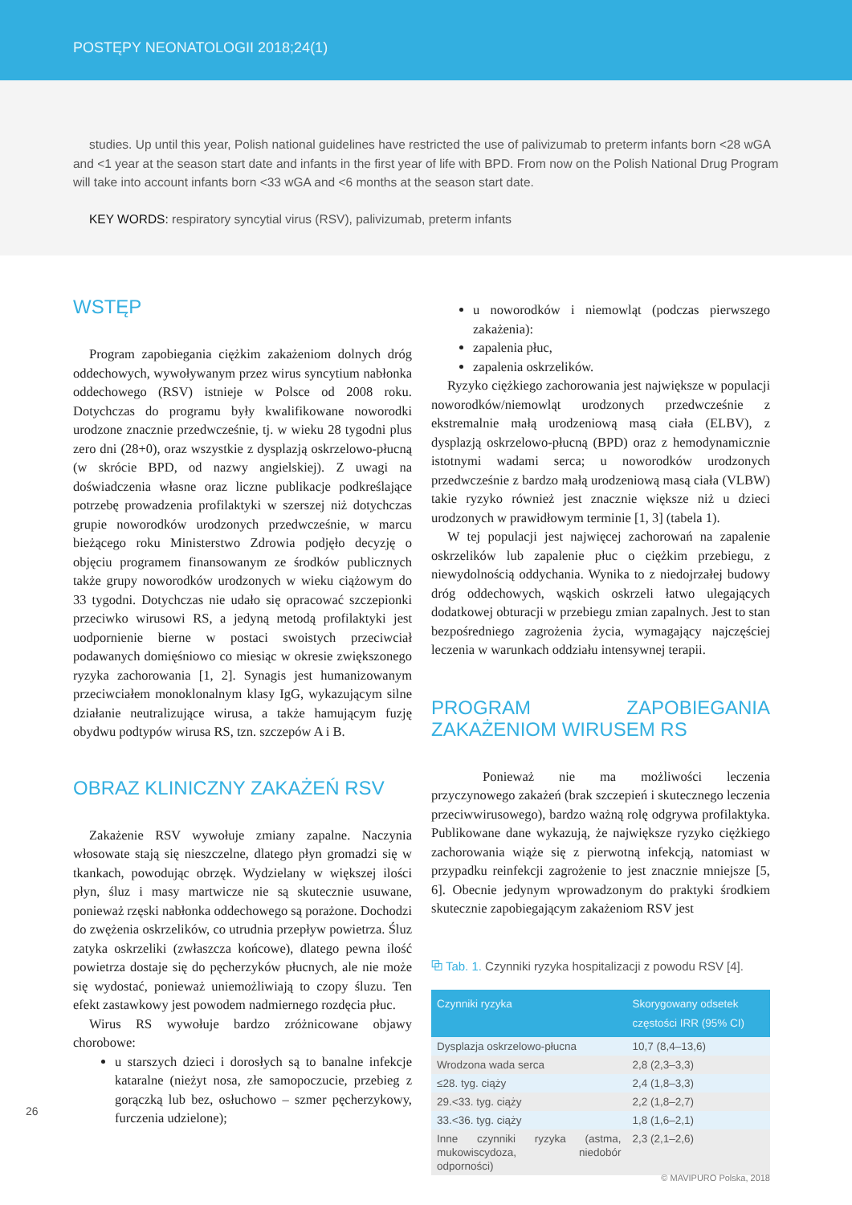POSTĘPY NEONATOLOGII 2018;24(1)
studies. Up until this year, Polish national guidelines have restricted the use of palivizumab to preterm infants born <28 wGA and <1 year at the season start date and infants in the first year of life with BPD. From now on the Polish National Drug Program will take into account infants born <33 wGA and <6 months at the season start date.
KEY WORDS: respiratory syncytial virus (RSV), palivizumab, preterm infants
WSTĘP
Program zapobiegania ciężkim zakażeniom dolnych dróg oddechowych, wywoływanym przez wirus syncytium nabłonka oddechowego (RSV) istnieje w Polsce od 2008 roku. Dotychczas do programu były kwalifikowane noworodki urodzone znacznie przedwcześnie, tj. w wieku 28 tygodni plus zero dni (28+0), oraz wszystkie z dysplazją oskrzelowo-płucną (w skrócie BPD, od nazwy angielskiej). Z uwagi na doświadczenia własne oraz liczne publikacje podkreślające potrzebę prowadzenia profilaktyki w szerszej niż dotychczas grupie noworodków urodzonych przedwcześnie, w marcu bieżącego roku Ministerstwo Zdrowia podjęło decyzję o objęciu programem finansowanym ze środków publicznych także grupy noworodków urodzonych w wieku ciążowym do 33 tygodni. Dotychczas nie udało się opracować szczepionki przeciwko wirusowi RS, a jedyną metodą profilaktyki jest uodpornienie bierne w postaci swoistych przeciwciał podawanych domięśniowo co miesiąc w okresie zwiększonego ryzyka zachorowania [1, 2]. Synagis jest humanizowanym przeciwciałem monoklonalnym klasy IgG, wykazującym silne działanie neutralizujące wirusa, a także hamującym fuzję obydwu podtypów wirusa RS, tzn. szczepów A i B.
OBRAZ KLINICZNY ZAKAŻEŃ RSV
Zakażenie RSV wywołuje zmiany zapalne. Naczynia włosowate stają się nieszczelne, dlatego płyn gromadzi się w tkankach, powodując obrzęk. Wydzielany w większej ilości płyn, śluz i masy martwicze nie są skutecznie usuwane, ponieważ rzęski nabłonka oddechowego są porażone. Dochodzi do zwężenia oskrzelików, co utrudnia przepływ powietrza. Śluz zatyka oskrzeliki (zwłaszcza końcowe), dlatego pewna ilość powietrza dostaje się do pęcherzyków płucnych, ale nie może się wydostać, ponieważ uniemożliwiają to czopy śluzu. Ten efekt zastawkowy jest powodem nadmiernego rozdęcia płuc.
Wirus RS wywołuje bardzo zróżnicowane objawy chorobowe:
u starszych dzieci i dorosłych są to banalne infekcje kataralne (nieżyt nosa, złe samopoczucie, przebieg z gorączką lub bez, osłuchowo – szmer pęcherzykowy, furczenia udzielone);
u noworodków i niemowląt (podczas pierwszego zakażenia):
zapalenia płuc,
zapalenia oskrzelików.
Ryzyko ciężkiego zachorowania jest największe w populacji noworodków/niemowląt urodzonych przedwcześnie z ekstremalnie małą urodzeniową masą ciała (ELBV), z dysplazją oskrzelowo-płucną (BPD) oraz z hemodynamicznie istotnymi wadami serca; u noworodków urodzonych przedwcześnie z bardzo małą urodzeniową masą ciała (VLBW) takie ryzyko również jest znacznie większe niż u dzieci urodzonych w prawidłowym terminie [1, 3] (tabela 1).
W tej populacji jest najwięcej zachorowań na zapalenie oskrzelików lub zapalenie płuc o ciężkim przebiegu, z niewydolnością oddychania. Wynika to z niedojrzałej budowy dróg oddechowych, wąskich oskrzeli łatwo ulegających dodatkowej obturacji w przebiegu zmian zapalnych. Jest to stan bezpośredniego zagrożenia życia, wymagający najczęściej leczenia w warunkach oddziału intensywnej terapii.
PROGRAM ZAPOBIEGANIA ZAKAŻENIOM WIRUSEM RS
Ponieważ nie ma możliwości leczenia przyczynowego zakażeń (brak szczepień i skutecznego leczenia przeciwwirusowego), bardzo ważną rolę odgrywa profilaktyka. Publikowane dane wykazują, że największe ryzyko ciężkiego zachorowania wiąże się z pierwotną infekcją, natomiast w przypadku reinfekcji zagrożenie to jest znacznie mniejsze [5, 6]. Obecnie jedynym wprowadzonym do praktyki środkiem skutecznie zapobiegającym zakażeniom RSV jest
⧉ Tab. 1. Czynniki ryzyka hospitalizacji z powodu RSV [4].
| Czynniki ryzyka | Skorygowany odsetek częstości IRR (95% CI) |
| --- | --- |
| Dysplazja oskrzelowo-płucna | 10,7 (8,4–13,6) |
| Wrodzona wada serca | 2,8 (2,3–3,3) |
| ≤28. tyg. ciąży | 2,4 (1,8–3,3) |
| 29.<33. tyg. ciąży | 2,2 (1,8–2,7) |
| 33.<36. tyg. ciąży | 1,8 (1,6–2,1) |
| Inne czynniki ryzyka (astma, mukowiscydoza, niedobór odporności) | 2,3 (2,1–2,6) |
26
© MAVIPURO Polska, 2018